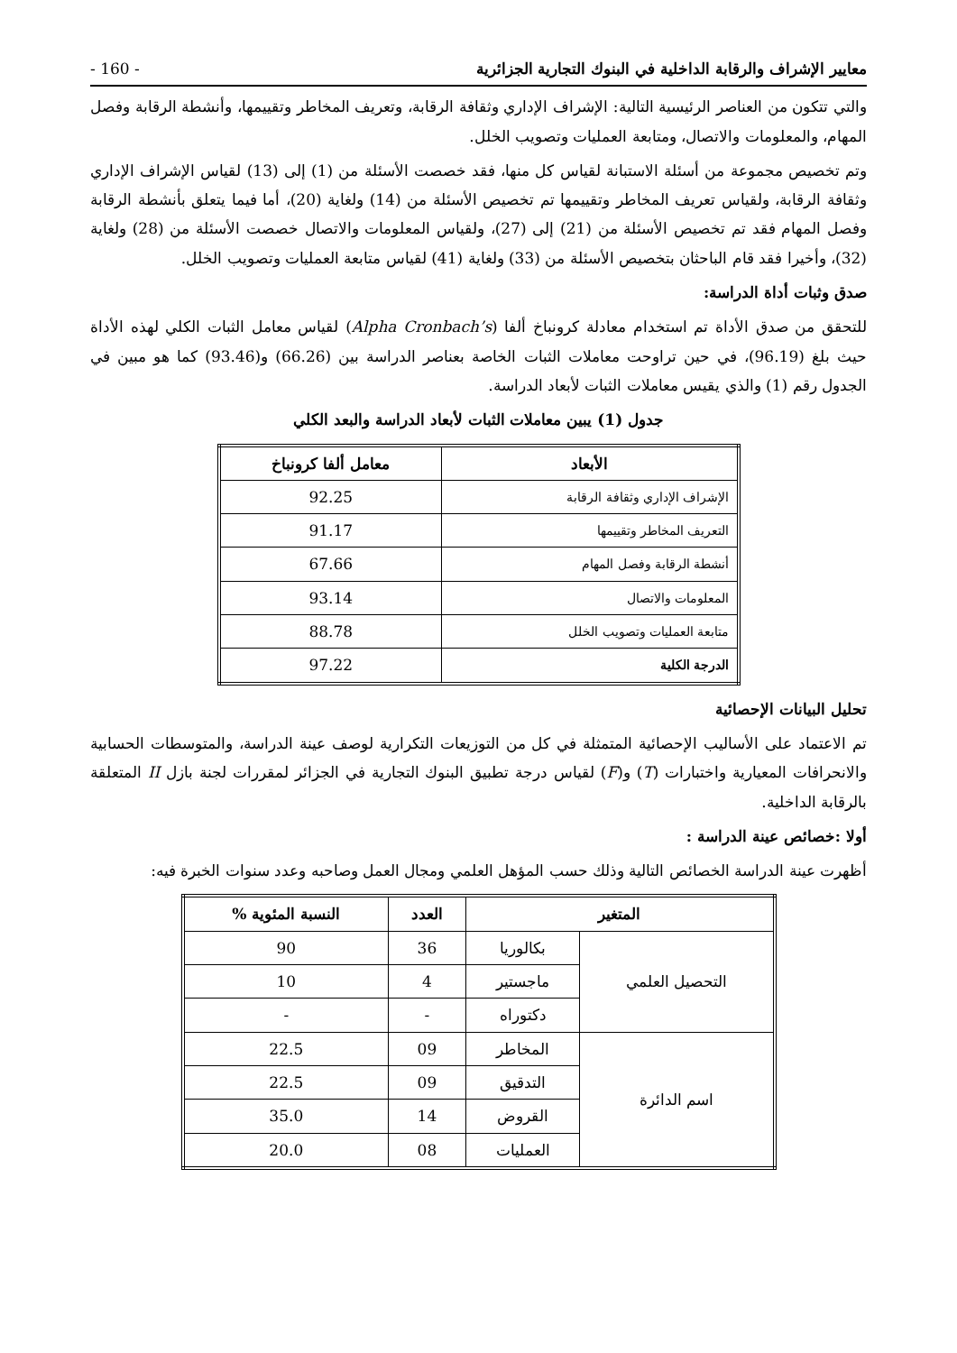معايير الإشراف والرقابة الداخلية في البنوك التجارية الجزائرية - 160 -
والتي تتكون من العناصر الرئيسية التالية: الإشراف الإداري وثقافة الرقابة، وتعريف المخاطر وتقييمها، وأنشطة الرقابة وفصل المهام، والمعلومات والاتصال، ومتابعة العمليات وتصويب الخلل.
وتم تخصيص مجموعة من أسئلة الاستبانة لقياس كل منها، فقد خصصت الأسئلة من (1) إلى (13) لقياس الإشراف الإداري وثقافة الرقابة، ولقياس تعريف المخاطر وتقييمها تم تخصيص الأسئلة من (14) ولغاية (20)، أما فيما يتعلق بأنشطة الرقابة وفصل المهام فقد تم تخصيص الأسئلة من (21) إلى (27)، ولقياس المعلومات والاتصال خصصت الأسئلة من (28) ولغاية (32)، وأخيرا فقد قام الباحثان بتخصيص الأسئلة من (33) ولغاية (41) لقياس متابعة العمليات وتصويب الخلل.
صدق وثبات أداة الدراسة:
للتحقق من صدق الأداة تم استخدام معادلة كرونباخ ألفا (Alpha Cronbach’s) لقياس معامل الثبات الكلي لهذه الأداة حيث بلغ (96.19)، في حين تراوحت معاملات الثبات الخاصة بعناصر الدراسة بين (66.26) و(93.46) كما هو مبين في الجدول رقم (1) والذي يقيس معاملات الثبات لأبعاد الدراسة.
جدول (1) يبين معاملات الثبات لأبعاد الدراسة والبعد الكلي
| الأبعاد | معامل ألفا كرونباخ |
| --- | --- |
| الإشراف الإداري وثقافة الرقابة | 92.25 |
| التعريف المخاطر وتقييمها | 91.17 |
| أنشطة الرقابة وفصل المهام | 67.66 |
| المعلومات والاتصال | 93.14 |
| متابعة العمليات وتصويب الخلل | 88.78 |
| الدرجة الكلية | 97.22 |
تحليل البيانات الإحصائية
تم الاعتماد على الأساليب الإحصائية المتمثلة في كل من التوزيعات التكرارية لوصف عينة الدراسة، والمتوسطات الحسابية والانحرافات المعيارية واختبارات (T) و(F) لقياس درجة تطبيق البنوك التجارية في الجزائر لمقررات لجنة بازل II المتعلقة بالرقابة الداخلية.
أولا :خصائص عينة الدراسة :
أظهرت عينة الدراسة الخصائص التالية وذلك حسب المؤهل العلمي ومجال العمل وصاحبه وعدد سنوات الخبرة فيه:
| المتغير | | العدد | النسبة المئوية % |
| --- | --- | --- | --- |
| التحصيل العلمي | بكالوريا | 36 | 90 |
| | ماجستير | 4 | 10 |
| | دكتوراه | - | - |
| اسم الدائرة | المخاطر | 09 | 22.5 |
| | التدقيق | 09 | 22.5 |
| | القروض | 14 | 35.0 |
| | العمليات | 08 | 20.0 |